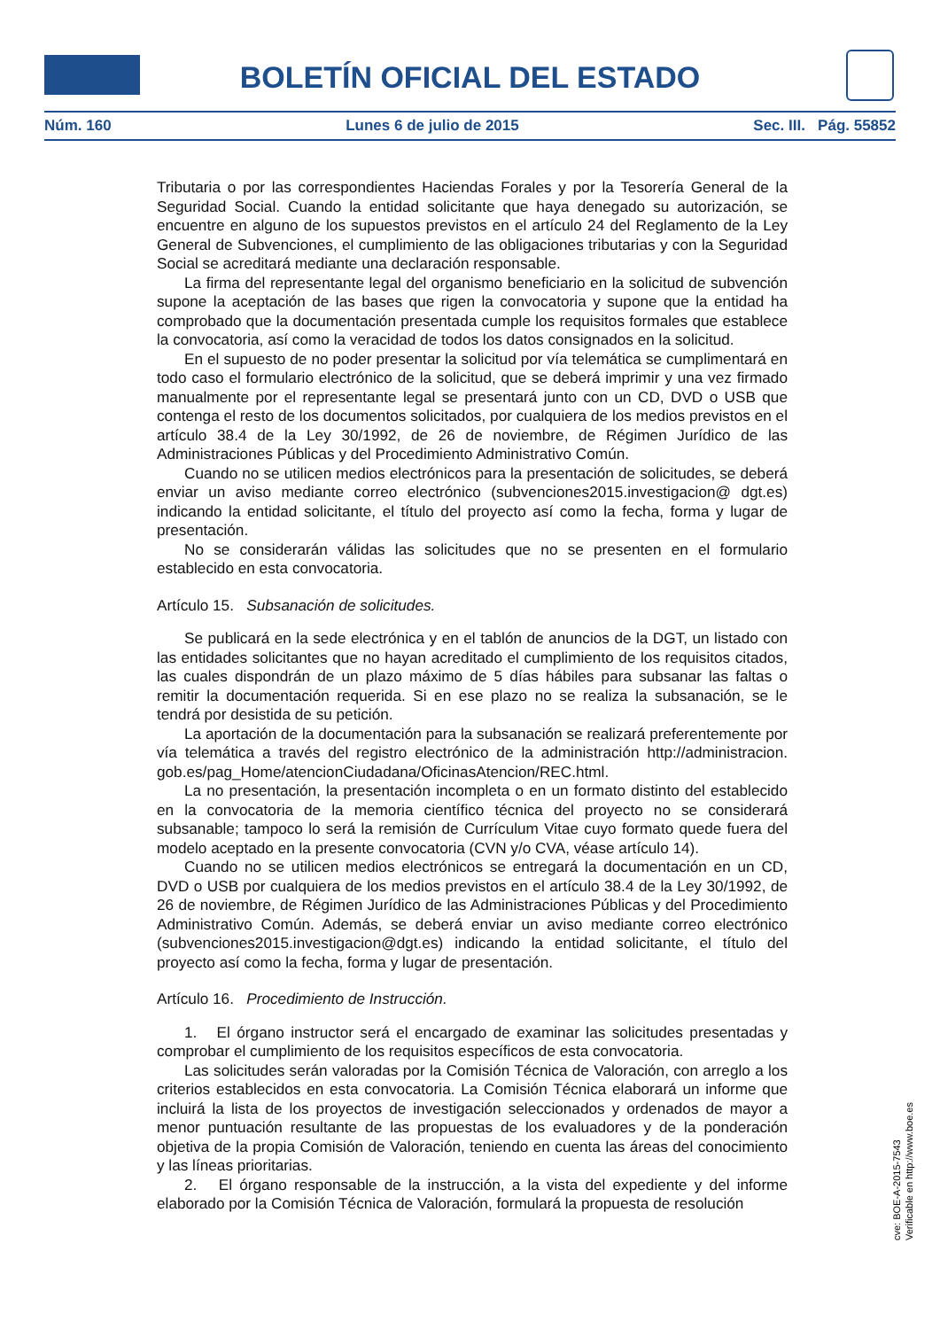BOLETÍN OFICIAL DEL ESTADO
Núm. 160 Lunes 6 de julio de 2015 Sec. III. Pág. 55852
Tributaria o por las correspondientes Haciendas Forales y por la Tesorería General de la Seguridad Social. Cuando la entidad solicitante que haya denegado su autorización, se encuentre en alguno de los supuestos previstos en el artículo 24 del Reglamento de la Ley General de Subvenciones, el cumplimiento de las obligaciones tributarias y con la Seguridad Social se acreditará mediante una declaración responsable.
La firma del representante legal del organismo beneficiario en la solicitud de subvención supone la aceptación de las bases que rigen la convocatoria y supone que la entidad ha comprobado que la documentación presentada cumple los requisitos formales que establece la convocatoria, así como la veracidad de todos los datos consignados en la solicitud.
En el supuesto de no poder presentar la solicitud por vía telemática se cumplimentará en todo caso el formulario electrónico de la solicitud, que se deberá imprimir y una vez firmado manualmente por el representante legal se presentará junto con un CD, DVD o USB que contenga el resto de los documentos solicitados, por cualquiera de los medios previstos en el artículo 38.4 de la Ley 30/1992, de 26 de noviembre, de Régimen Jurídico de las Administraciones Públicas y del Procedimiento Administrativo Común.
Cuando no se utilicen medios electrónicos para la presentación de solicitudes, se deberá enviar un aviso mediante correo electrónico (subvenciones2015.investigacion@ dgt.es) indicando la entidad solicitante, el título del proyecto así como la fecha, forma y lugar de presentación.
No se considerarán válidas las solicitudes que no se presenten en el formulario establecido en esta convocatoria.
Artículo 15. Subsanación de solicitudes.
Se publicará en la sede electrónica y en el tablón de anuncios de la DGT, un listado con las entidades solicitantes que no hayan acreditado el cumplimiento de los requisitos citados, las cuales dispondrán de un plazo máximo de 5 días hábiles para subsanar las faltas o remitir la documentación requerida. Si en ese plazo no se realiza la subsanación, se le tendrá por desistida de su petición.
La aportación de la documentación para la subsanación se realizará preferentemente por vía telemática a través del registro electrónico de la administración http://administracion. gob.es/pag_Home/atencionCiudadana/OficinasAtencion/REC.html.
La no presentación, la presentación incompleta o en un formato distinto del establecido en la convocatoria de la memoria científico técnica del proyecto no se considerará subsanable; tampoco lo será la remisión de Currículum Vitae cuyo formato quede fuera del modelo aceptado en la presente convocatoria (CVN y/o CVA, véase artículo 14).
Cuando no se utilicen medios electrónicos se entregará la documentación en un CD, DVD o USB por cualquiera de los medios previstos en el artículo 38.4 de la Ley 30/1992, de 26 de noviembre, de Régimen Jurídico de las Administraciones Públicas y del Procedimiento Administrativo Común. Además, se deberá enviar un aviso mediante correo electrónico (subvenciones2015.investigacion@dgt.es) indicando la entidad solicitante, el título del proyecto así como la fecha, forma y lugar de presentación.
Artículo 16. Procedimiento de Instrucción.
1. El órgano instructor será el encargado de examinar las solicitudes presentadas y comprobar el cumplimiento de los requisitos específicos de esta convocatoria.
Las solicitudes serán valoradas por la Comisión Técnica de Valoración, con arreglo a los criterios establecidos en esta convocatoria. La Comisión Técnica elaborará un informe que incluirá la lista de los proyectos de investigación seleccionados y ordenados de mayor a menor puntuación resultante de las propuestas de los evaluadores y de la ponderación objetiva de la propia Comisión de Valoración, teniendo en cuenta las áreas del conocimiento y las líneas prioritarias.
2. El órgano responsable de la instrucción, a la vista del expediente y del informe elaborado por la Comisión Técnica de Valoración, formulará la propuesta de resolución
cve: BOE-A-2015-7543
Verificable en http://www.boe.es